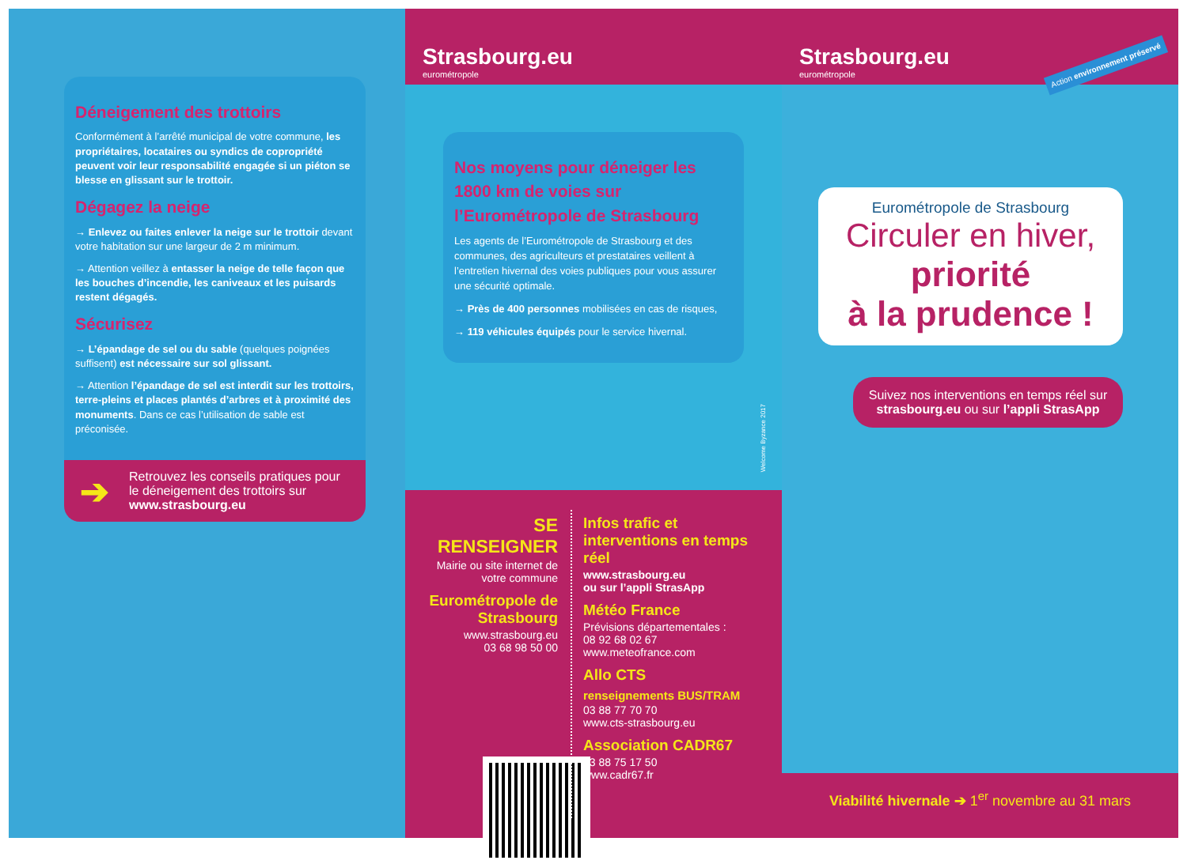Déneigement des trottoirs
Conformément à l’arrêté municipal de votre commune, les propriétaires, locataires ou syndics de copropriété peuvent voir leur responsabilité engagée si un piéton se blesse en glissant sur le trottoir.
Dégagez la neige
→ Enlevez ou faites enlever la neige sur le trottoir devant votre habitation sur une largeur de 2 m minimum.
→ Attention veillez à entasser la neige de telle façon que les bouches d’incendie, les caniveaux et les puisards restent dégagés.
Sécurisez
→ L’épandage de sel ou du sable (quelques poignées suffisent) est nécessaire sur sol glissant.
→ Attention l’épandage de sel est interdit sur les trottoirs, terre-pleins et places plantés d’arbres et à proximité des monuments. Dans ce cas l’utilisation de sable est préconisée.
➔ Retrouvez les conseils pratiques pour le déneigement des trottoirs sur www.strasbourg.eu
Strasbourg.eu
eurométropole
Nos moyens pour déneiger les 1800 km de voies sur l’Eurométropole de Strasbourg
Les agents de l’Eurométropole de Strasbourg et des communes, des agriculteurs et prestataires veillent à l’entretien hivernal des voies publiques pour vous assurer une sécurité optimale.
→ Près de 400 personnes mobilisées en cas de risques,
→ 119 véhicules équipés pour le service hivernal.
SE RENSEIGNER
Mairie ou site internet de votre commune
Eurométropole de Strasbourg
www.strasbourg.eu
03 68 98 50 00
Infos trafic et interventions en temps réel
www.strasbourg.eu
ou sur l’appli StrasApp
Météo France
Prévisions départementales :
08 92 68 02 67
www.meteofrance.com
Allo CTS
renseignements BUS/TRAM
03 88 77 70 70
www.cts-strasbourg.eu
Association CADR67
03 88 75 17 50
www.cadr67.fr
Strasbourg.eu
eurométropole
Action environnement préservé
Eurométropole de Strasbourg
Circuler en hiver,
priorité
à la prudence !
Suivez nos interventions en temps réel sur strasbourg.eu ou sur l’appli StrasApp
Viabilité hivernale ➔ 1<sup>er</sup> novembre au 31 mars
Welcome Byzance 2017